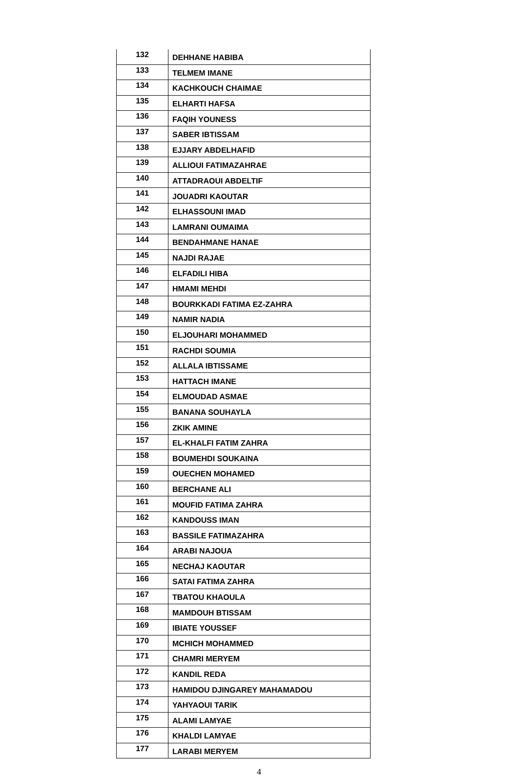| 132 | DEHHANE HABIBA |
| 133 | TELMEM IMANE |
| 134 | KACHKOUCH CHAIMAE |
| 135 | ELHARTI HAFSA |
| 136 | FAQIH YOUNESS |
| 137 | SABER IBTISSAM |
| 138 | EJJARY ABDELHAFID |
| 139 | ALLIOUI FATIMAZAHRAE |
| 140 | ATTADRAOUI ABDELTIF |
| 141 | JOUADRI KAOUTAR |
| 142 | ELHASSOUNI IMAD |
| 143 | LAMRANI OUMAIMA |
| 144 | BENDAHMANE HANAE |
| 145 | NAJDI RAJAE |
| 146 | ELFADILI HIBA |
| 147 | HMAMI MEHDI |
| 148 | BOURKKADI FATIMA EZ-ZAHRA |
| 149 | NAMIR NADIA |
| 150 | ELJOUHARI MOHAMMED |
| 151 | RACHDI SOUMIA |
| 152 | ALLALA IBTISSAME |
| 153 | HATTACH IMANE |
| 154 | ELMOUDAD ASMAE |
| 155 | BANANA SOUHAYLA |
| 156 | ZKIK AMINE |
| 157 | EL-KHALFI FATIM ZAHRA |
| 158 | BOUMEHDI SOUKAINA |
| 159 | OUECHEN MOHAMED |
| 160 | BERCHANE ALI |
| 161 | MOUFID FATIMA ZAHRA |
| 162 | KANDOUSS IMAN |
| 163 | BASSILE FATIMAZAHRA |
| 164 | ARABI NAJOUA |
| 165 | NECHAJ KAOUTAR |
| 166 | SATAI FATIMA ZAHRA |
| 167 | TBATOU KHAOULA |
| 168 | MAMDOUH BTISSAM |
| 169 | IBIATE YOUSSEF |
| 170 | MCHICH MOHAMMED |
| 171 | CHAMRI MERYEM |
| 172 | KANDIL REDA |
| 173 | HAMIDOU DJINGAREY MAHAMADOU |
| 174 | YAHYAOUI TARIK |
| 175 | ALAMI LAMYAE |
| 176 | KHALDI LAMYAE |
| 177 | LARABI MERYEM |
4